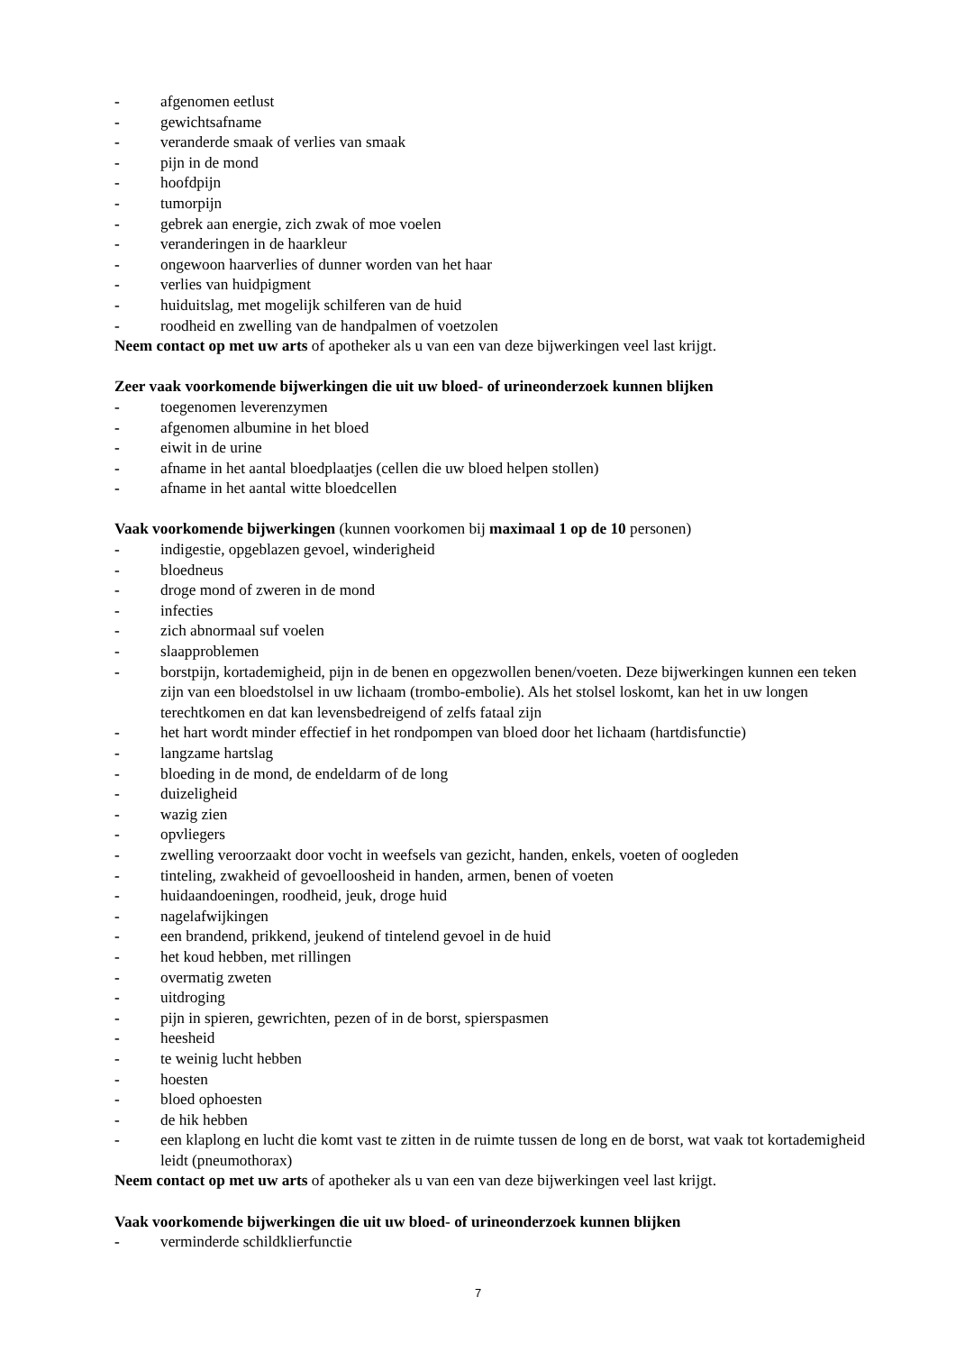- afgenomen eetlust
- gewichtsafname
- veranderde smaak of verlies van smaak
- pijn in de mond
- hoofdpijn
- tumorpijn
- gebrek aan energie, zich zwak of moe voelen
- veranderingen in de haarkleur
- ongewoon haarverlies of dunner worden van het haar
- verlies van huidpigment
- huiduitslag, met mogelijk schilferen van de huid
- roodheid en zwelling van de handpalmen of voetzolen
Neem contact op met uw arts of apotheker als u van een van deze bijwerkingen veel last krijgt.
Zeer vaak voorkomende bijwerkingen die uit uw bloed- of urineonderzoek kunnen blijken
- toegenomen leverenzymen
- afgenomen albumine in het bloed
- eiwit in de urine
- afname in het aantal bloedplaatjes (cellen die uw bloed helpen stollen)
- afname in het aantal witte bloedcellen
Vaak voorkomende bijwerkingen (kunnen voorkomen bij maximaal 1 op de 10 personen)
- indigestie, opgeblazen gevoel, winderigheid
- bloedneus
- droge mond of zweren in de mond
- infecties
- zich abnormaal suf voelen
- slaapproblemen
- borstpijn, kortademigheid, pijn in de benen en opgezwollen benen/voeten. Deze bijwerkingen kunnen een teken zijn van een bloedstolsel in uw lichaam (trombo-embolie). Als het stolsel loskomt, kan het in uw longen terechtkomen en dat kan levensbedreigend of zelfs fataal zijn
- het hart wordt minder effectief in het rondpompen van bloed door het lichaam (hartdisfunctie)
- langzame hartslag
- bloeding in de mond, de endeldarm of de long
- duizeligheid
- wazig zien
- opvliegers
- zwelling veroorzaakt door vocht in weefsels van gezicht, handen, enkels, voeten of oogleden
- tinteling, zwakheid of gevoelloosheid in handen, armen, benen of voeten
- huidaandoeningen, roodheid, jeuk, droge huid
- nagelafwijkingen
- een brandend, prikkend, jeukend of tintelend gevoel in de huid
- het koud hebben, met rillingen
- overmatig zweten
- uitdroging
- pijn in spieren, gewrichten, pezen of in de borst, spierspasmen
- heesheid
- te weinig lucht hebben
- hoesten
- bloed ophoesten
- de hik hebben
- een klaplong en lucht die komt vast te zitten in de ruimte tussen de long en de borst, wat vaak tot kortademigheid leidt (pneumothorax)
Neem contact op met uw arts of apotheker als u van een van deze bijwerkingen veel last krijgt.
Vaak voorkomende bijwerkingen die uit uw bloed- of urineonderzoek kunnen blijken
- verminderde schildklierfunctie
7